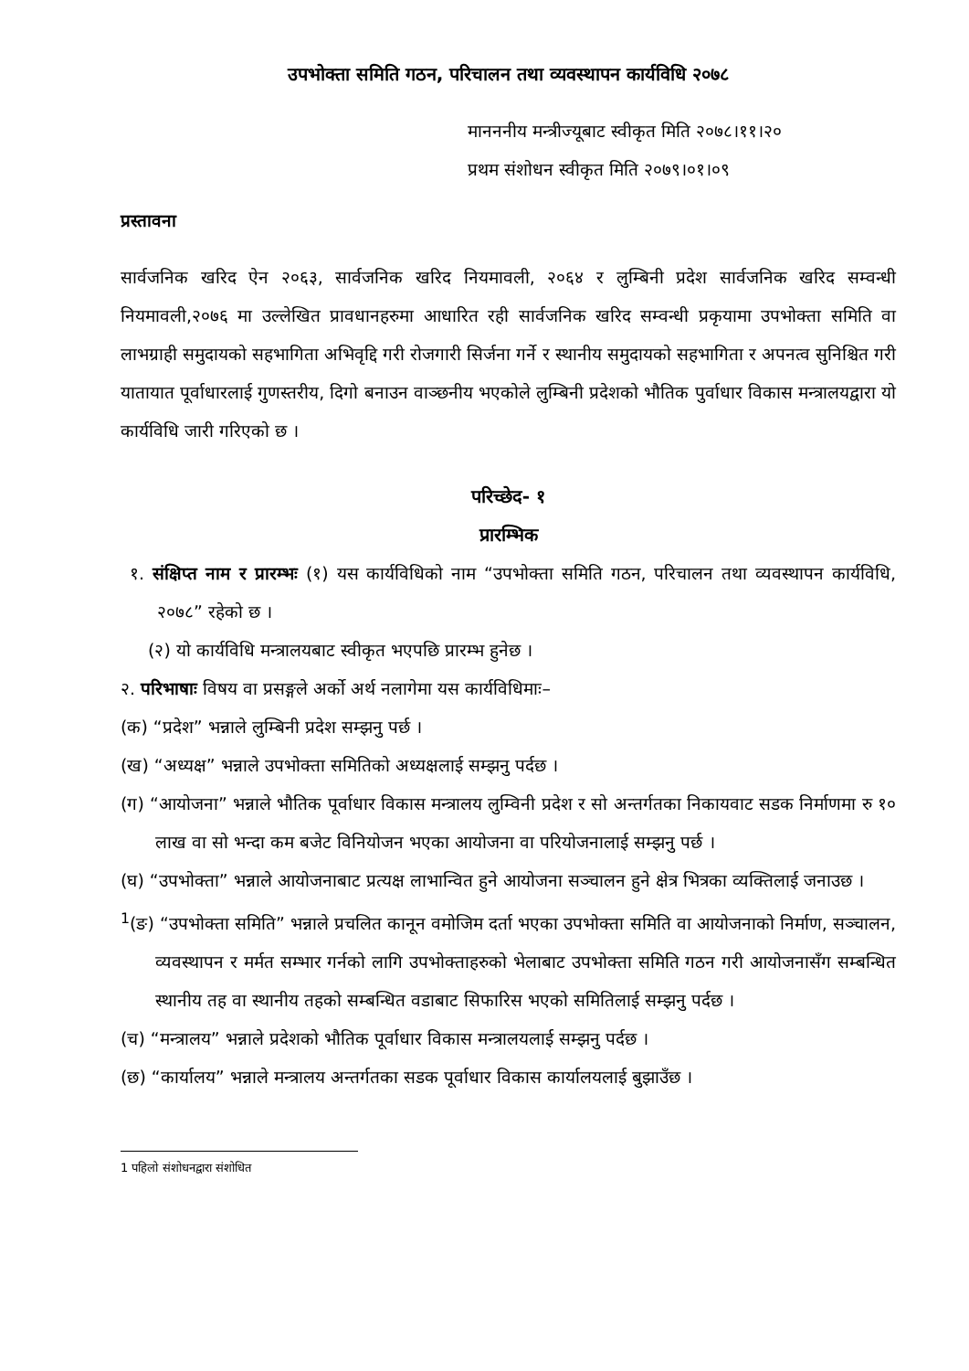उपभोक्ता समिति गठन, परिचालन तथा व्यवस्थापन कार्यविधि २०७८
मानननीय मन्त्रीज्यूबाट स्वीकृत मिति २०७८।११।२०
प्रथम संशोधन स्वीकृत मिति २०७९।०१।०९
प्रस्तावना
सार्वजनिक खरिद ऐन २०६३, सार्वजनिक खरिद नियमावली, २०६४ र लुम्बिनी प्रदेश सार्वजनिक खरिद सम्वन्धी नियमावली,२०७६ मा उल्लेखित प्रावधानहरुमा आधारित रही सार्वजनिक खरिद सम्वन्धी प्रकृयामा उपभोक्ता समिति वा लाभग्राही समुदायको सहभागिता अभिवृद्दि गरी रोजगारी सिर्जना गर्ने र स्थानीय समुदायको सहभागिता र अपनत्व सुनिश्चित गरी यातायात पूर्वाधारलाई गुणस्तरीय, दिगो बनाउन वाञ्छनीय भएकोले लुम्बिनी प्रदेशको भौतिक पुर्वाधार विकास मन्त्रालयद्वारा यो कार्यविधि जारी गरिएको छ ।
परिच्छेद- १
प्रारम्भिक
१. संक्षिप्त नाम र प्रारम्भः (१) यस कार्यविधिको नाम “उपभोक्ता समिति गठन, परिचालन तथा व्यवस्थापन कार्यविधि, २०७८” रहेको छ ।
(२) यो कार्यविधि मन्त्रालयबाट स्वीकृत भएपछि प्रारम्भ हुनेछ ।
२. परिभाषाः विषय वा प्रसङ्गले अर्को अर्थ नलागेमा यस कार्यविधिमाः–
(क) “प्रदेश” भन्नाले लुम्बिनी प्रदेश सम्झनु पर्छ ।
(ख) “अध्यक्ष” भन्नाले उपभोक्ता समितिको अध्यक्षलाई सम्झनु पर्दछ ।
(ग) “आयोजना” भन्नाले भौतिक पूर्वाधार विकास मन्त्रालय लुम्विनी प्रदेश र सो अन्तर्गतका निकायवाट सडक निर्माणमा रु १० लाख वा सो भन्दा कम बजेट विनियोजन भएका आयोजना वा परियोजनालाई सम्झनु पर्छ ।
(घ) “उपभोक्ता” भन्नाले आयोजनाबाट प्रत्यक्ष लाभान्वित हुने आयोजना सञ्चालन हुने क्षेत्र भित्रका व्यक्तिलाई जनाउछ ।
<sup>1</sup> (ङ) “उपभोक्ता समिति” भन्नाले प्रचलित कानून वमोजिम दर्ता भएका उपभोक्ता समिति वा आयोजनाको निर्माण, सञ्चालन, व्यवस्थापन र मर्मत सम्भार गर्नको लागि उपभोक्ताहरुको भेलाबाट उपभोक्ता समिति गठन गरी आयोजनासँग सम्बन्धित स्थानीय तह वा स्थानीय तहको सम्बन्धित वडाबाट सिफारिस भएको समितिलाई सम्झनु पर्दछ ।
(च) “मन्त्रालय” भन्नाले प्रदेशको भौतिक पूर्वाधार विकास मन्त्रालयलाई सम्झनु पर्दछ ।
(छ) “कार्यालय” भन्नाले मन्त्रालय अन्तर्गतका सडक पूर्वाधार विकास कार्यालयलाई बुझाउँछ ।
1 पहिलो संशोधनद्वारा संशोधित